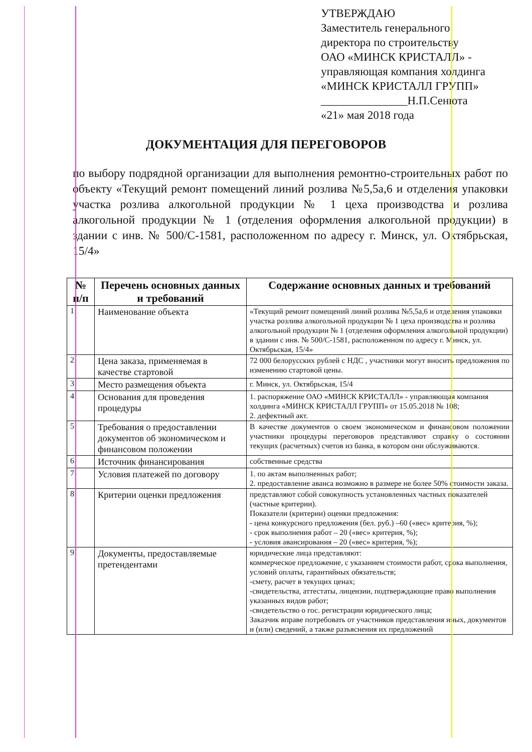УТВЕРЖДАЮ
Заместитель генерального
директора по строительству
ОАО «МИНСК КРИСТАЛЛ» -
управляющая компания холдинга
«МИНСК КРИСТАЛЛ ГРУПП»
_______________Н.П.Сенюта
«21» мая 2018 года
ДОКУМЕНТАЦИЯ ДЛЯ ПЕРЕГОВОРОВ
по выбору подрядной организации для выполнения ремонтно-строительных работ по объекту «Текущий ремонт помещений линий розлива №5,5а,6 и отделения упаковки участка розлива алкогольной продукции № 1 цеха производства и розлива алкогольной продукции № 1 (отделения оформления алкогольной продукции) в здании с инв. № 500/С-1581, расположенном по адресу г. Минск, ул. Октябрьская, 15/4»
| № п/п | Перечень основных данных и требований | Содержание основных данных и требований |
| --- | --- | --- |
| 1 | Наименование объекта | «Текущий ремонт помещений линий розлива №5,5а,6 и отделения упаковки участка розлива алкогольной продукции № 1 цеха производства и розлива алкогольной продукции № 1 (отделения оформления алкогольной продукции) в здании с инв. № 500/С-1581, расположенном по адресу г. Минск, ул. Октябрьская, 15/4» |
| 2 | Цена заказа, применяемая в качестве стартовой | 72 000 белорусских рублей с НДС , участники могут вносить предложения по изменению стартовой цены. |
| 3 | Место размещения объекта | г. Минск, ул. Октябрьская, 15/4 |
| 4 | Основания для проведения процедуры | 1. распоряжение ОАО «МИНСК КРИСТАЛЛ» - управляющая компания холдинга «МИНСК КРИСТАЛЛ ГРУПП» от 15.05.2018 № 108; 2. дефектный акт. |
| 5 | Требования о предоставлении документов об экономическом и финансовом положении | В качестве документов о своем экономическом и финансовом положении участники процедуры переговоров представляют справку о состоянии текущих (расчетных) счетов из банка, в котором они обслуживаются. |
| 6 | Источник финансирования | собственные средства |
| 7 | Условия платежей по договору | 1. по актам выполненных работ; 2. предоставление аванса возможно в размере не более 50% стоимости заказа. |
| 8 | Критерии оценки предложения | представляют собой совокупность установленных частных показателей (частные критерии). Показатели (критерии) оценки предложения: - цена конкурсного предложения (бел. руб.) –60 («вес» критерия, %); - срок выполнения работ – 20 («вес» критерия, %); - условия авансирования – 20 («вес» критерия, %); |
| 9 | Документы, предоставляемые претендентами | юридические лица представляют: коммерческое предложение, с указанием стоимости работ, срока выполнения, условий оплаты, гарантийных обязательств; -смету, расчет в текущих ценах; -свидетельства, аттестаты, лицензии, подтверждающие право выполнения указанных видов работ; -свидетельство о гос. регистрации юридического лица; Заказчик вправе потребовать от участников представления иных, документов и (или) сведений, а также разъяснения их предложений |